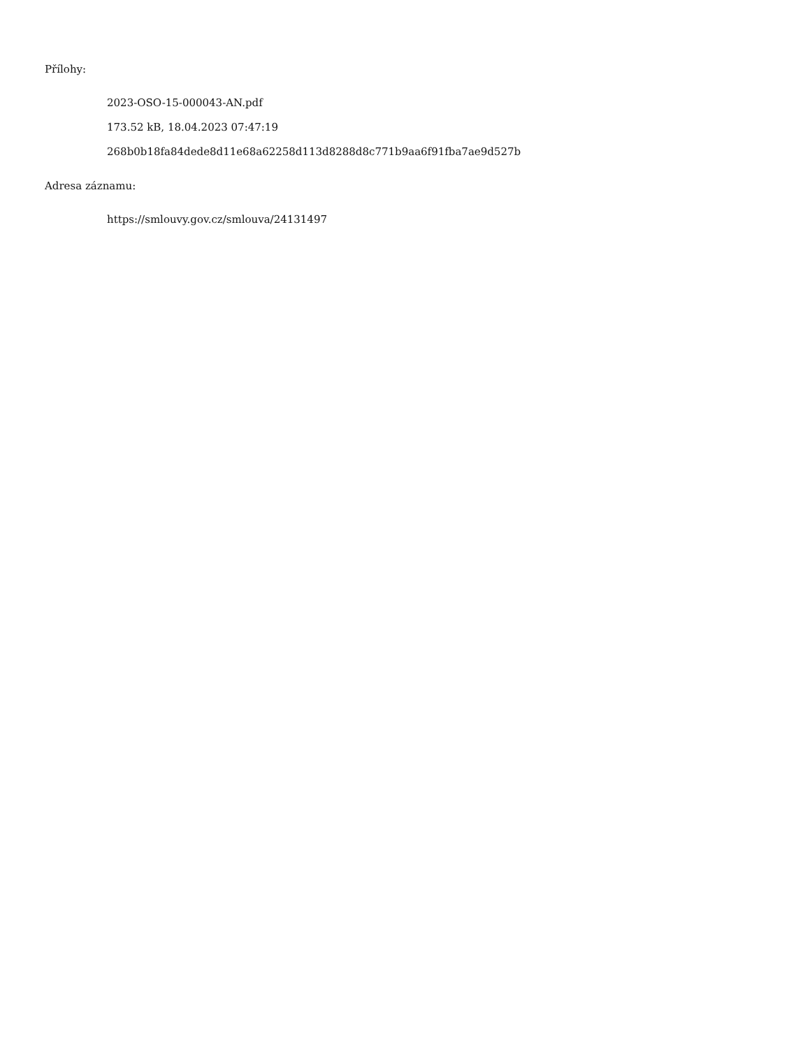Přílohy:
2023-OSO-15-000043-AN.pdf
173.52 kB, 18.04.2023 07:47:19
268b0b18fa84dede8d11e68a62258d113d8288d8c771b9aa6f91fba7ae9d527b
Adresa záznamu:
https://smlouvy.gov.cz/smlouva/24131497